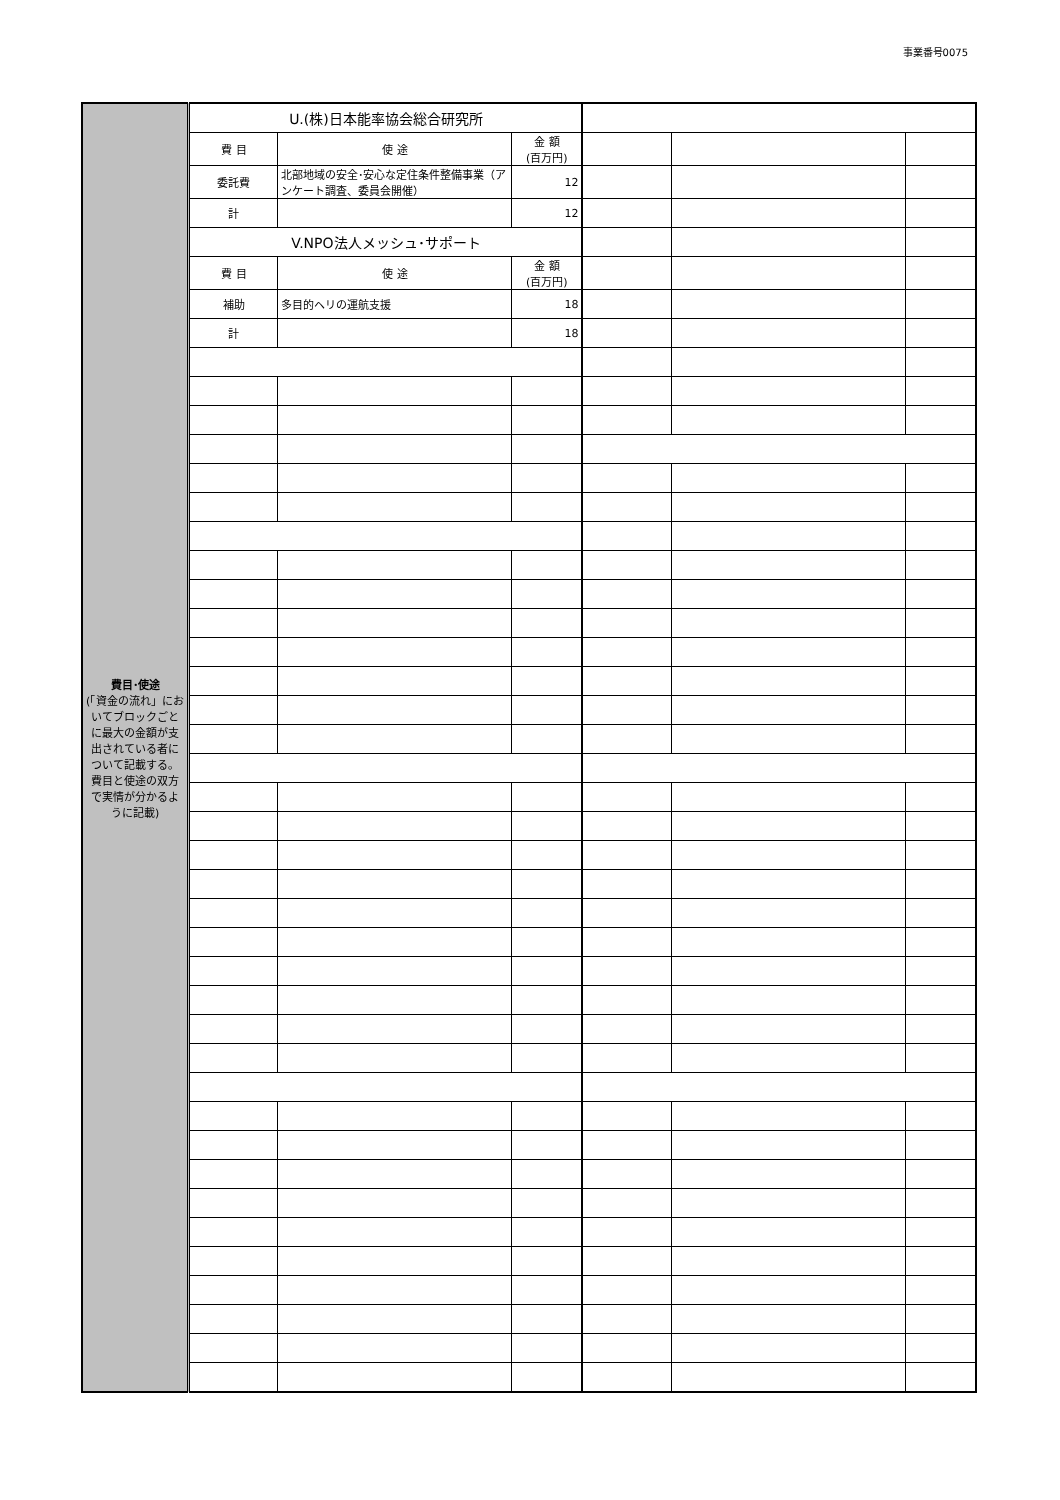事業番号0075
| 費目･使途 (「資金の流れ」においてブロックごとに最大の金額が支出されている者について記載する。費目と使途の双方で実情が分かるように記載) | U.(株)日本能率協会総合研究所 | | | | | |
| | 費 目 | 使 途 | 金 額 (百万円) | | | |
| | 委託費 | 北部地域の安全･安心な定住条件整備事業（アンケート調査、委員会開催） | 12 | | | |
| | 計 | | 12 | | | |
| | V.NPO法人メッシュ･サポート | | | | | |
| | 費 目 | 使 途 | 金 額 (百万円) | | | |
| | 補助 | 多目的ヘリの運航支援 | 18 | | | |
| | 計 | | 18 | | | |